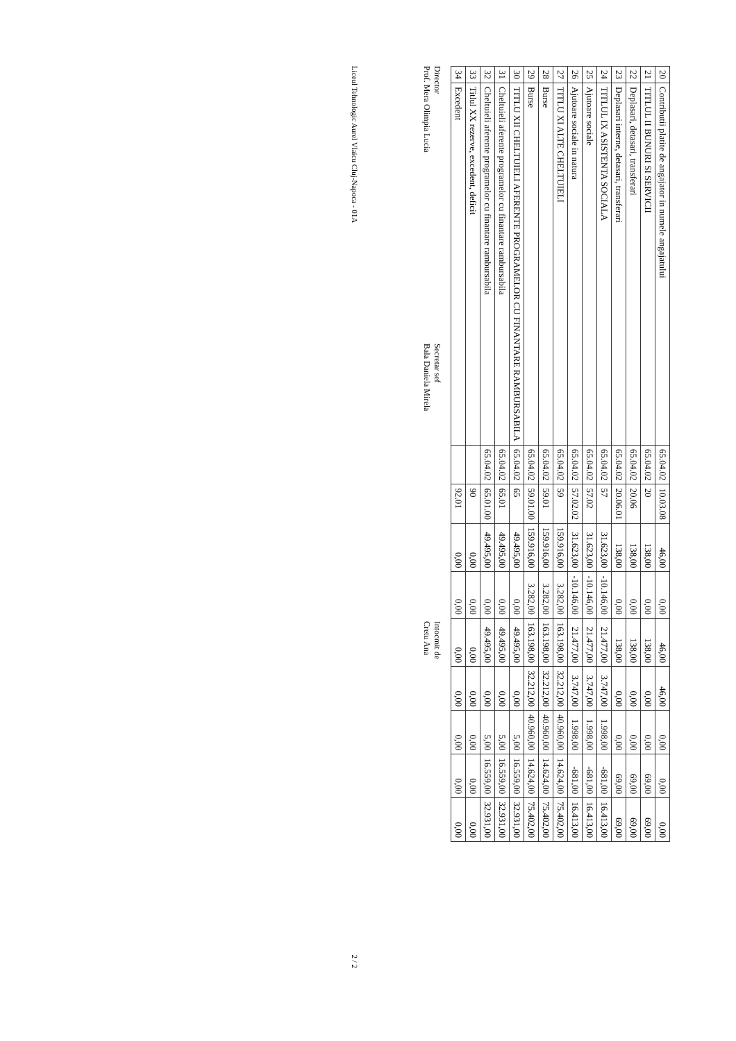| 20 | Contributii platite de angajator in numele angajatului | 65.04.02 | 10.03.08 | 46,00 | 0,00 | 46,00 | 46,00 | 0,00 | 0,00 | 0,00 |
| 21 | TITLUL II BUNURI SI SERVICII | 65.04.02 | 20 | 138,00 | 0,00 | 138,00 | 0,00 | 0,00 | 69,00 | 69,00 |
| 22 | Deplasari, detasari, transferari | 65.04.02 | 20.06 | 138,00 | 0,00 | 138,00 | 0,00 | 0,00 | 69,00 | 69,00 |
| 23 | Deplasari interne, detasari, transferari | 65.04.02 | 20.06.01 | 138,00 | 0,00 | 138,00 | 0,00 | 0,00 | 69,00 | 69,00 |
| 24 | TITLUL IX ASISTENTA SOCIALA | 65.04.02 | 57 | 31.623,00 | -10.146,00 | 21.477,00 | 3.747,00 | 1.998,00 | -681,00 | 16.413,00 |
| 25 | Ajutoare sociale | 65.04.02 | 57.02 | 31.623,00 | -10.146,00 | 21.477,00 | 3.747,00 | 1.998,00 | -681,00 | 16.413,00 |
| 26 | Ajutoare sociale in natura | 65.04.02 | 57.02.02 | 31.623,00 | -10.146,00 | 21.477,00 | 3.747,00 | 1.998,00 | -681,00 | 16.413,00 |
| 27 | TITLU XI ALTE CHELTUIELI | 65.04.02 | 59 | 159.916,00 | 3.282,00 | 163.198,00 | 32.212,00 | 40.960,00 | 14.624,00 | 75.402,00 |
| 28 | Burse | 65.04.02 | 59.01 | 159.916,00 | 3.282,00 | 163.198,00 | 32.212,00 | 40.960,00 | 14.624,00 | 75.402,00 |
| 29 | Burse | 65.04.02 | 59.01.00 | 159.916,00 | 3.282,00 | 163.198,00 | 32.212,00 | 40.960,00 | 14.624,00 | 75.402,00 |
| 30 | TITLU XII CHELTUIELI AFERENTE PROGRAMELOR CU FINANTARE RAMBURSABILA | 65.04.02 | 65 | 49.495,00 | 0,00 | 49.495,00 | 0,00 | 5,00 | 16.559,00 | 32.931,00 |
| 31 | Cheltuieli aferente programelor cu finantare rambursabila | 65.04.02 | 65.01 | 49.495,00 | 0,00 | 49.495,00 | 0,00 | 5,00 | 16.559,00 | 32.931,00 |
| 32 | Cheltuieli aferente programelor cu finantare rambursabila | 65.04.02 | 65.01.00 | 49.495,00 | 0,00 | 49.495,00 | 0,00 | 5,00 | 16.559,00 | 32.931,00 |
| 33 | Titlul XX rezerve, excedent, deficit | | 90 | 0,00 | 0,00 | 0,00 | 0,00 | 0,00 | 0,00 | 0,00 |
| 34 | Excedent | | 92.01 | 0,00 | 0,00 | 0,00 | 0,00 | 0,00 | 0,00 | 0,00 |
Director
Prof. Mera Olimpia Lucia
Secretar sef
Bala Daniela Mirela
Intocmit de
Cretu Ana
Liceul Tehnologic Aurel Vlaicu Cluj-Napoca - 01A 2 / 2